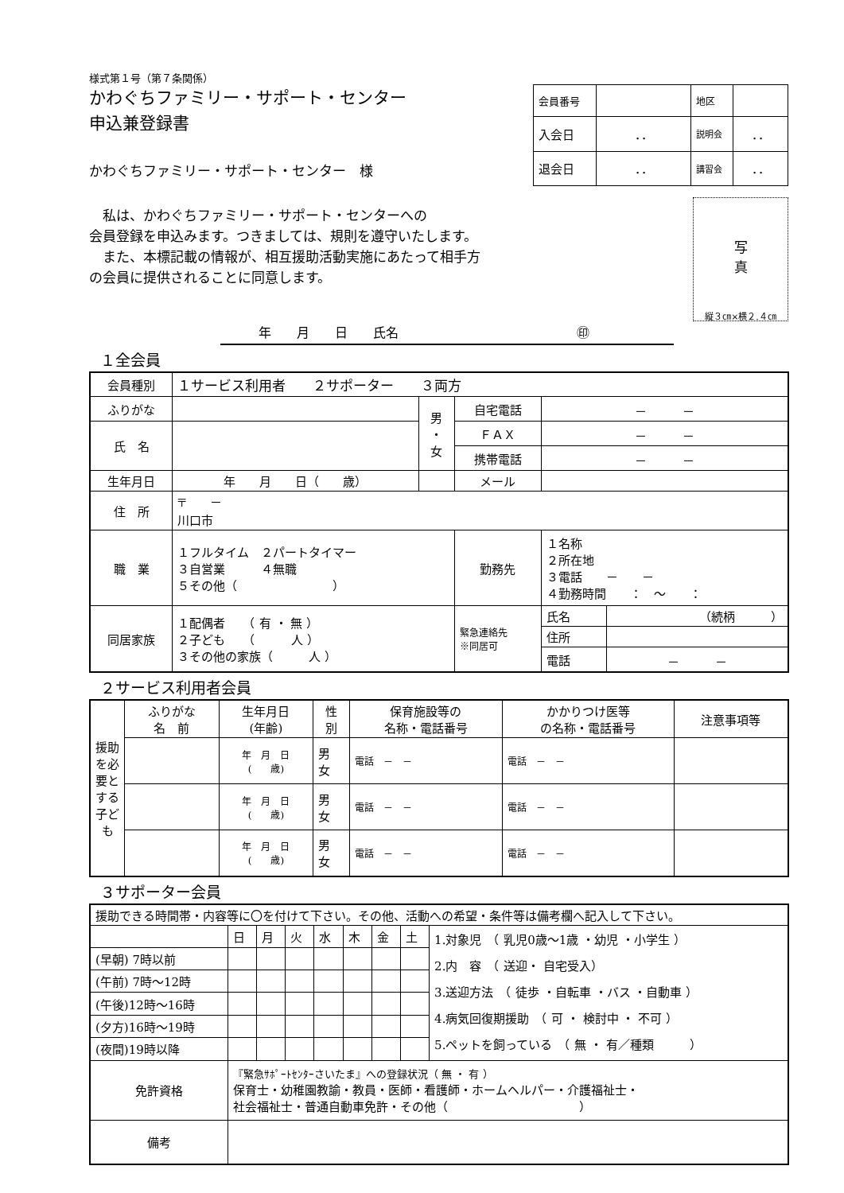様式第１号（第７条関係）
かわぐちファミリー・サポート・センター
申込兼登録書
かわぐちファミリー・サポート・センター　様
| 会員番号 | | 地区 | |
| 入会日 | ．． | 説明会 | ．． |
| 退会日 | ．． | 講習会 | ．． |
　私は、かわぐちファミリー・サポート・センターへの
会員登録を申込みます。つきましては、規則を遵守いたします。
　また、本標記載の情報が、相互援助活動実施にあたって相手方
の会員に提供されることに同意します。
　　　年　　月　　日　　氏名　　　　　　　　　　　　　　㊞
写
真
縦３㎝×横２.４㎝
１全会員
| 会員種別 | １サービス利用者 ２サポーター ３両方 | | | | |
| ふりがな | | 男 ・ 女 | 自宅電話 | － － | |
| 氏 名 | | | ＦＡＸ | － － | |
| | | | 携帯電話 | － － | |
| 生年月日 | 年 月 日（ 歳） | | メール | | |
| 住 所 | 〒 － 川口市 | | | | |
| 職 業 | １フルタイム ２パートタイマー ３自営業 ４無職 ５その他（ ） | | 勤務先 | １名称 ２所在地 ３電話 － － ４勤務時間 ： ～ ： | |
| 同居家族 | １配偶者 （ 有 ・ 無 ） ２子ども （ 人 ） ３その他の家族（ 人 ） | | 緊急連絡先 ※同居可 | 氏名 | （続柄 ） |
| | | | | 住所 | |
| | | | | 電話 | － － |
２サービス利用者会員
| 援助を必要とする子ども | ふりがな 名 前 | 生年月日 (年齢) | 性 別 | 保育施設等の 名称・電話番号 | かかりつけ医等 の名称・電話番号 | 注意事項等 |
| | | 年 月 日 ( 歳) | 男 女 | 電話 － － | 電話 － － | |
| | | 年 月 日 ( 歳) | 男 女 | 電話 － － | 電話 － － | |
| | | 年 月 日 ( 歳) | 男 女 | 電話 － － | 電話 － － | |
３サポーター会員
| 援助できる時間帯・内容等に〇を付けて下さい。その他、活動への希望・条件等は備考欄へ記入して下さい。 | | | | | | | | |
| | 日 | 月 | 火 | 水 | 木 | 金 | 土 | 1.対象児 （ 乳児0歳～1歳 ・幼児 ・小学生 ） 2.内 容 （ 送迎・ 自宅受入） 3.送迎方法 （ 徒歩 ・自転車 ・バス ・自動車 ） 4.病気回復期援助 （ 可 ・ 検討中 ・ 不可 ） 5.ペットを飼っている （ 無 ・ 有／種類 ） |
| (早朝) 7時以前 | | | | | | | | |
| (午前) 7時～12時 | | | | | | | | |
| (午後)12時～16時 | | | | | | | | |
| (夕方)16時～19時 | | | | | | | | |
| (夜間)19時以降 | | | | | | | | |
| 免許資格 | 『緊急ｻﾎﾟｰﾄｾﾝﾀｰさいたま』への登録状況（ 無 ・ 有 ） 保育士・幼稚園教諭・教員・医師・看護師・ホームヘルパー・介護福祉士・ 社会福祉士・普通自動車免許・その他（ ） | | | | | | | |
| 備考 | | | | | | | | |